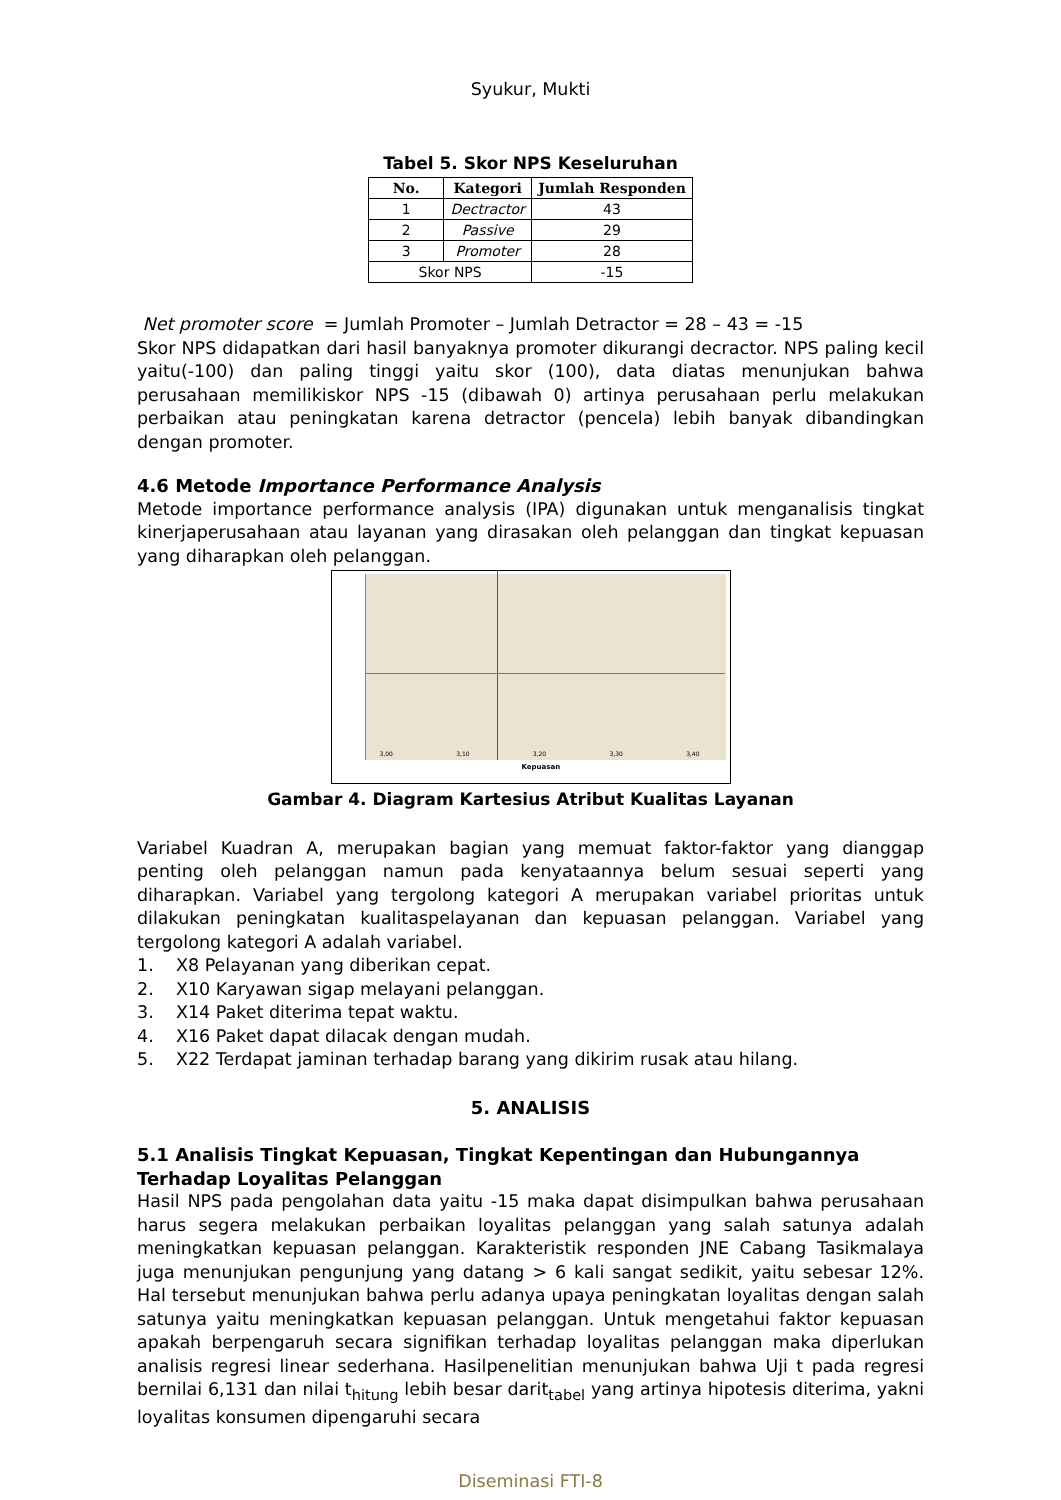Syukur, Mukti
Tabel 5. Skor NPS Keseluruhan
| No. | Kategori | Jumlah Responden |
| --- | --- | --- |
| 1 | Dectractor | 43 |
| 2 | Passive | 29 |
| 3 | Promoter | 28 |
| Skor NPS | | -15 |
Net promoter score = Jumlah Promoter – Jumlah Detractor = 28 – 43 = -15
Skor NPS didapatkan dari hasil banyaknya promoter dikurangi decractor. NPS paling kecil yaitu(-100) dan paling tinggi yaitu skor (100), data diatas menunjukan bahwa perusahaan memilikiskor NPS -15 (dibawah 0) artinya perusahaan perlu melakukan perbaikan atau peningkatan karena detractor (pencela) lebih banyak dibandingkan dengan promoter.
4.6 Metode Importance Performance Analysis
Metode importance performance analysis (IPA) digunakan untuk menganalisis tingkat kinerjaperusahaan atau layanan yang dirasakan oleh pelanggan dan tingkat kepuasan yang diharapkan oleh pelanggan.
Kepuasan
3,00 3,10 3,20 3,30 3,40
Gambar 4. Diagram Kartesius Atribut Kualitas Layanan
Variabel Kuadran A, merupakan bagian yang memuat faktor-faktor yang dianggap penting oleh pelanggan namun pada kenyataannya belum sesuai seperti yang diharapkan. Variabel yang tergolong kategori A merupakan variabel prioritas untuk dilakukan peningkatan kualitaspelayanan dan kepuasan pelanggan. Variabel yang tergolong kategori A adalah variabel.
1. X8 Pelayanan yang diberikan cepat.
2. X10 Karyawan sigap melayani pelanggan.
3. X14 Paket diterima tepat waktu.
4. X16 Paket dapat dilacak dengan mudah.
5. X22 Terdapat jaminan terhadap barang yang dikirim rusak atau hilang.
5. ANALISIS
5.1 Analisis Tingkat Kepuasan, Tingkat Kepentingan dan Hubungannya Terhadap Loyalitas Pelanggan
Hasil NPS pada pengolahan data yaitu -15 maka dapat disimpulkan bahwa perusahaan harus segera melakukan perbaikan loyalitas pelanggan yang salah satunya adalah meningkatkan kepuasan pelanggan. Karakteristik responden JNE Cabang Tasikmalaya juga menunjukan pengunjung yang datang > 6 kali sangat sedikit, yaitu sebesar 12%. Hal tersebut menunjukan bahwa perlu adanya upaya peningkatan loyalitas dengan salah satunya yaitu meningkatkan kepuasan pelanggan. Untuk mengetahui faktor kepuasan apakah berpengaruh secara signifikan terhadap loyalitas pelanggan maka diperlukan analisis regresi linear sederhana. Hasilpenelitian menunjukan bahwa Uji t pada regresi bernilai 6,131 dan nilai t<sub>hitung</sub> lebih besar darit<sub>tabel</sub> yang artinya hipotesis diterima, yakni loyalitas konsumen dipengaruhi secara
Diseminasi FTI-8